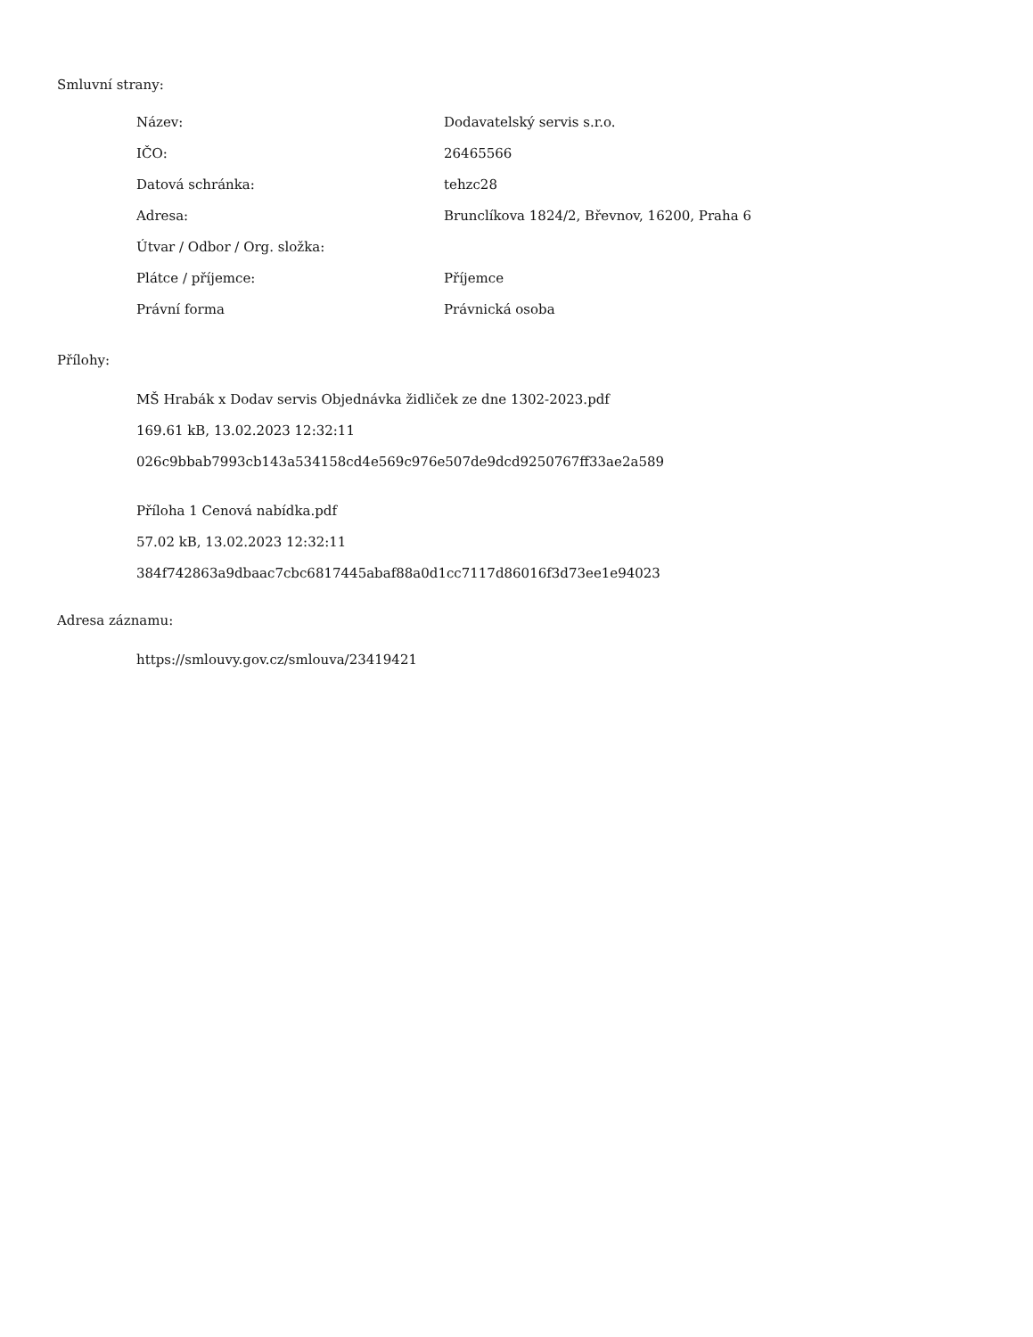Smluvní strany:
| Název: | Dodavatelský servis s.r.o. |
| IČO: | 26465566 |
| Datová schránka: | tehzc28 |
| Adresa: | Brunclíkova 1824/2, Břevnov, 16200, Praha 6 |
| Útvar / Odbor / Org. složka: | |
| Plátce / příjemce: | Příjemce |
| Právní forma | Právnická osoba |
Přílohy:
MŠ Hrabák x Dodav servis Objednávka židliček ze dne 1302-2023.pdf
169.61 kB, 13.02.2023 12:32:11
026c9bbab7993cb143a534158cd4e569c976e507de9dcd9250767ff33ae2a589
Příloha 1 Cenová nabídka.pdf
57.02 kB, 13.02.2023 12:32:11
384f742863a9dbaac7cbc6817445abaf88a0d1cc7117d86016f3d73ee1e94023
Adresa záznamu:
https://smlouvy.gov.cz/smlouva/23419421